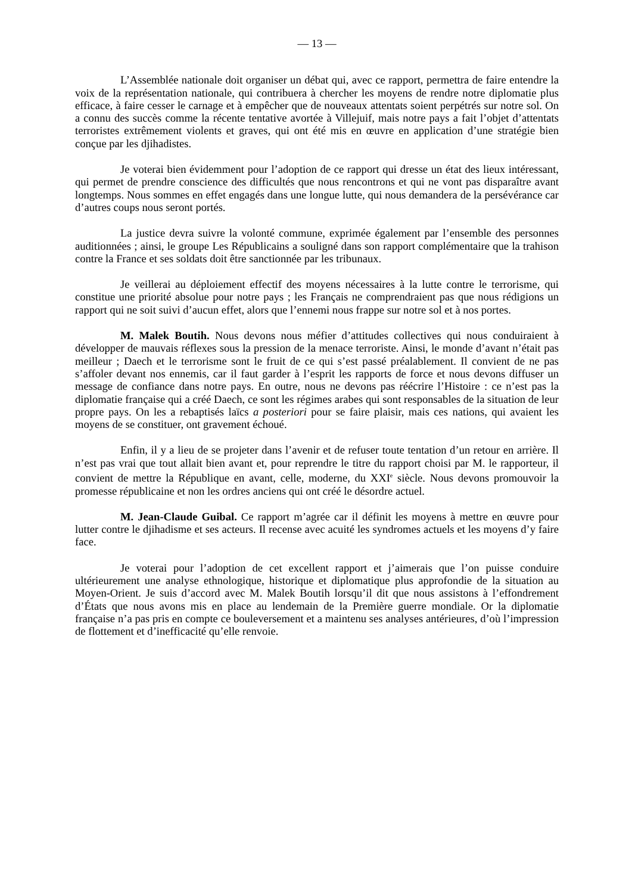— 13 —
L’Assemblée nationale doit organiser un débat qui, avec ce rapport, permettra de faire entendre la voix de la représentation nationale, qui contribuera à chercher les moyens de rendre notre diplomatie plus efficace, à faire cesser le carnage et à empêcher que de nouveaux attentats soient perpétrés sur notre sol. On a connu des succès comme la récente tentative avortée à Villejuif, mais notre pays a fait l’objet d’attentats terroristes extrêmement violents et graves, qui ont été mis en œuvre en application d’une stratégie bien conçue par les djihadistes.
Je voterai bien évidemment pour l’adoption de ce rapport qui dresse un état des lieux intéressant, qui permet de prendre conscience des difficultés que nous rencontrons et qui ne vont pas disparaître avant longtemps. Nous sommes en effet engagés dans une longue lutte, qui nous demandera de la persévérance car d’autres coups nous seront portés.
La justice devra suivre la volonté commune, exprimée également par l’ensemble des personnes auditionnées ; ainsi, le groupe Les Républicains a souligné dans son rapport complémentaire que la trahison contre la France et ses soldats doit être sanctionnée par les tribunaux.
Je veillerai au déploiement effectif des moyens nécessaires à la lutte contre le terrorisme, qui constitue une priorité absolue pour notre pays ; les Français ne comprendraient pas que nous rédigions un rapport qui ne soit suivi d’aucun effet, alors que l’ennemi nous frappe sur notre sol et à nos portes.
M. Malek Boutih. Nous devons nous méfier d’attitudes collectives qui nous conduiraient à développer de mauvais réflexes sous la pression de la menace terroriste. Ainsi, le monde d’avant n’était pas meilleur ; Daech et le terrorisme sont le fruit de ce qui s’est passé préalablement. Il convient de ne pas s’affoler devant nos ennemis, car il faut garder à l’esprit les rapports de force et nous devons diffuser un message de confiance dans notre pays. En outre, nous ne devons pas réécrire l’Histoire : ce n’est pas la diplomatie française qui a créé Daech, ce sont les régimes arabes qui sont responsables de la situation de leur propre pays. On les a rebaptisés laïcs a posteriori pour se faire plaisir, mais ces nations, qui avaient les moyens de se constituer, ont gravement échoué.
Enfin, il y a lieu de se projeter dans l’avenir et de refuser toute tentation d’un retour en arrière. Il n’est pas vrai que tout allait bien avant et, pour reprendre le titre du rapport choisi par M. le rapporteur, il convient de mettre la République en avant, celle, moderne, du XXI<sup>e</sup> siècle. Nous devons promouvoir la promesse républicaine et non les ordres anciens qui ont créé le désordre actuel.
M. Jean-Claude Guibal. Ce rapport m’agrée car il définit les moyens à mettre en œuvre pour lutter contre le djihadisme et ses acteurs. Il recense avec acuité les syndromes actuels et les moyens d’y faire face.
Je voterai pour l’adoption de cet excellent rapport et j’aimerais que l’on puisse conduire ultérieurement une analyse ethnologique, historique et diplomatique plus approfondie de la situation au Moyen-Orient. Je suis d’accord avec M. Malek Boutih lorsqu’il dit que nous assistons à l’effondrement d’États que nous avons mis en place au lendemain de la Première guerre mondiale. Or la diplomatie française n’a pas pris en compte ce bouleversement et a maintenu ses analyses antérieures, d’où l’impression de flottement et d’inefficacité qu’elle renvoie.